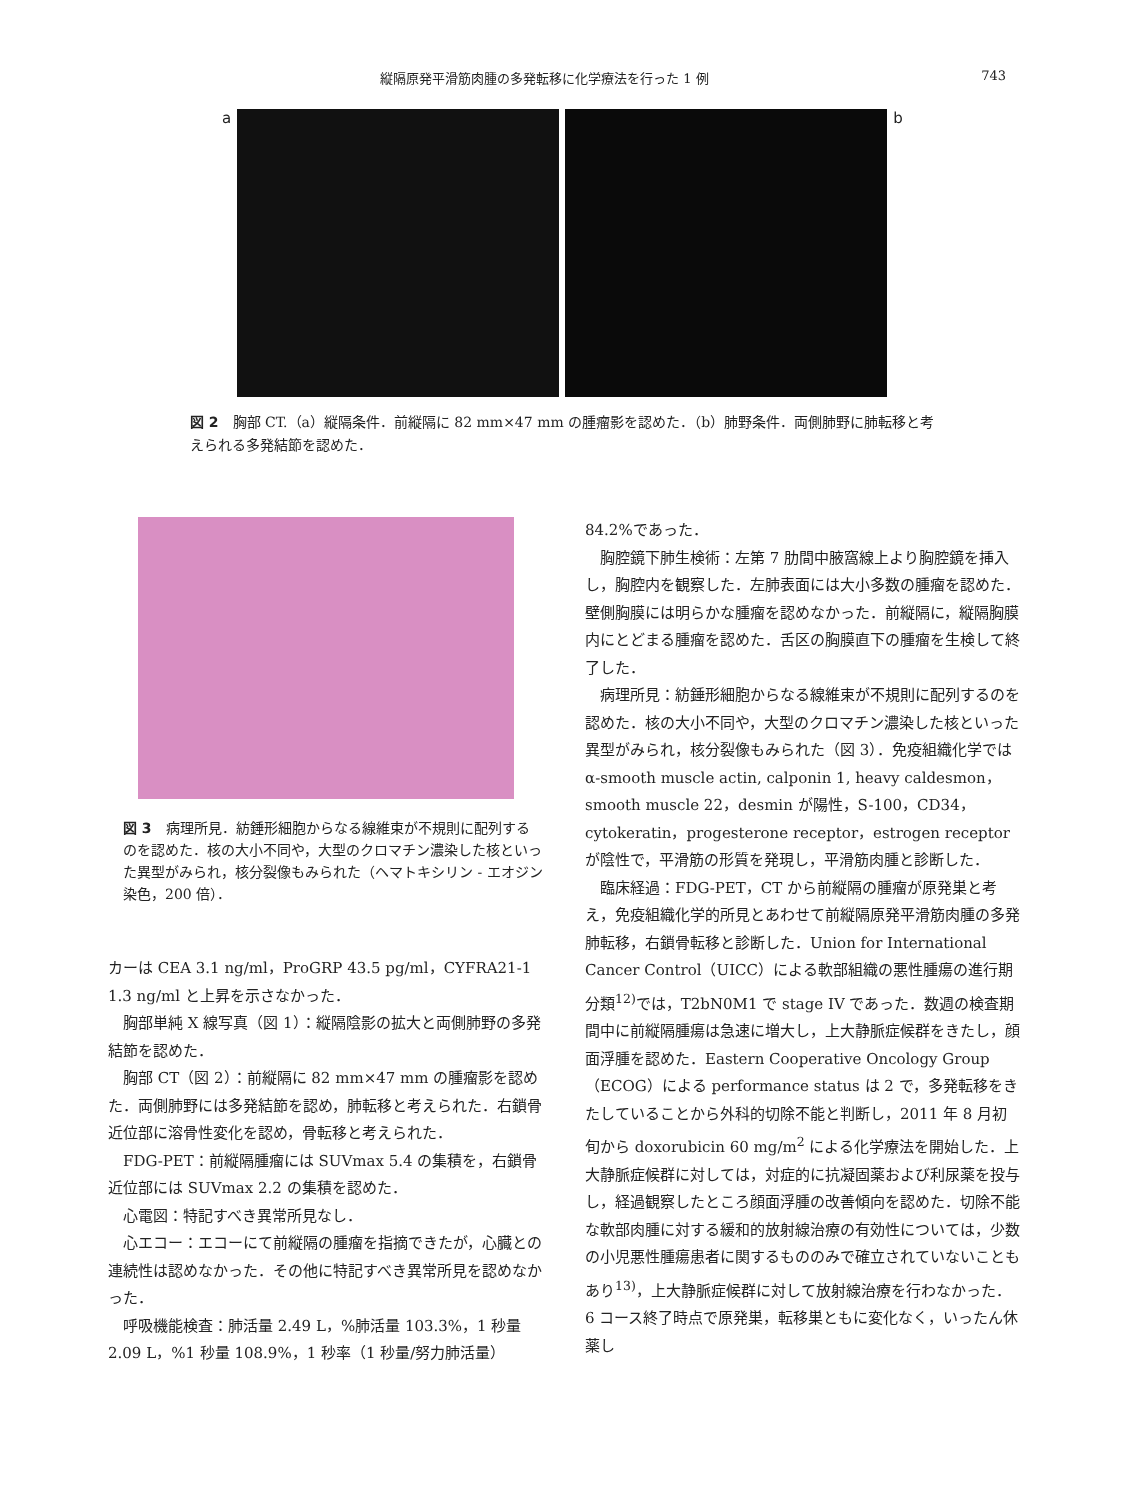縦隔原発平滑筋肉腫の多発転移に化学療法を行った 1 例 743
a b
図 2　胸部 CT.（a）縦隔条件．前縦隔に 82 mm×47 mm の腫瘤影を認めた．（b）肺野条件．両側肺野に肺転移と考えられる多発結節を認めた．
図 3　病理所見．紡錘形細胞からなる線維束が不規則に配列するのを認めた．核の大小不同や，大型のクロマチン濃染した核といった異型がみられ，核分裂像もみられた（ヘマトキシリン - エオジン染色，200 倍）．
カーは CEA 3.1 ng/ml，ProGRP 43.5 pg/ml，CYFRA21-1 1.3 ng/ml と上昇を示さなかった．
胸部単純 X 線写真（図 1）：縦隔陰影の拡大と両側肺野の多発結節を認めた．
胸部 CT（図 2）：前縦隔に 82 mm×47 mm の腫瘤影を認めた．両側肺野には多発結節を認め，肺転移と考えられた．右鎖骨近位部に溶骨性変化を認め，骨転移と考えられた．
FDG-PET：前縦隔腫瘤には SUVmax 5.4 の集積を，右鎖骨近位部には SUVmax 2.2 の集積を認めた．
心電図：特記すべき異常所見なし．
心エコー：エコーにて前縦隔の腫瘤を指摘できたが，心臓との連続性は認めなかった．その他に特記すべき異常所見を認めなかった．
呼吸機能検査：肺活量 2.49 L，%肺活量 103.3%，1 秒量 2.09 L，%1 秒量 108.9%，1 秒率（1 秒量/努力肺活量）
84.2%であった．
胸腔鏡下肺生検術：左第 7 肋間中腋窩線上より胸腔鏡を挿入し，胸腔内を観察した．左肺表面には大小多数の腫瘤を認めた．壁側胸膜には明らかな腫瘤を認めなかった．前縦隔に，縦隔胸膜内にとどまる腫瘤を認めた．舌区の胸膜直下の腫瘤を生検して終了した．
病理所見：紡錘形細胞からなる線維束が不規則に配列するのを認めた．核の大小不同や，大型のクロマチン濃染した核といった異型がみられ，核分裂像もみられた（図 3）．免疫組織化学ではα-smooth muscle actin, calponin 1, heavy caldesmon，smooth muscle 22，desmin が陽性，S-100，CD34，cytokeratin，progesterone receptor，estrogen receptor が陰性で，平滑筋の形質を発現し，平滑筋肉腫と診断した．
臨床経過：FDG-PET，CT から前縦隔の腫瘤が原発巣と考え，免疫組織化学的所見とあわせて前縦隔原発平滑筋肉腫の多発肺転移，右鎖骨転移と診断した．Union for International Cancer Control（UICC）による軟部組織の悪性腫瘍の進行期分類<sup>12)</sup>では，T2bN0M1 で stage IV であった．数週の検査期間中に前縦隔腫瘍は急速に増大し，上大静脈症候群をきたし，顔面浮腫を認めた．Eastern Cooperative Oncology Group（ECOG）による performance status は 2 で，多発転移をきたしていることから外科的切除不能と判断し，2011 年 8 月初旬から doxorubicin 60 mg/m<sup>2</sup> による化学療法を開始した．上大静脈症候群に対しては，対症的に抗凝固薬および利尿薬を投与し，経過観察したところ顔面浮腫の改善傾向を認めた．切除不能な軟部肉腫に対する緩和的放射線治療の有効性については，少数の小児悪性腫瘍患者に関するもののみで確立されていないこともあり<sup>13)</sup>，上大静脈症候群に対して放射線治療を行わなかった．6 コース終了時点で原発巣，転移巣ともに変化なく，いったん休薬し